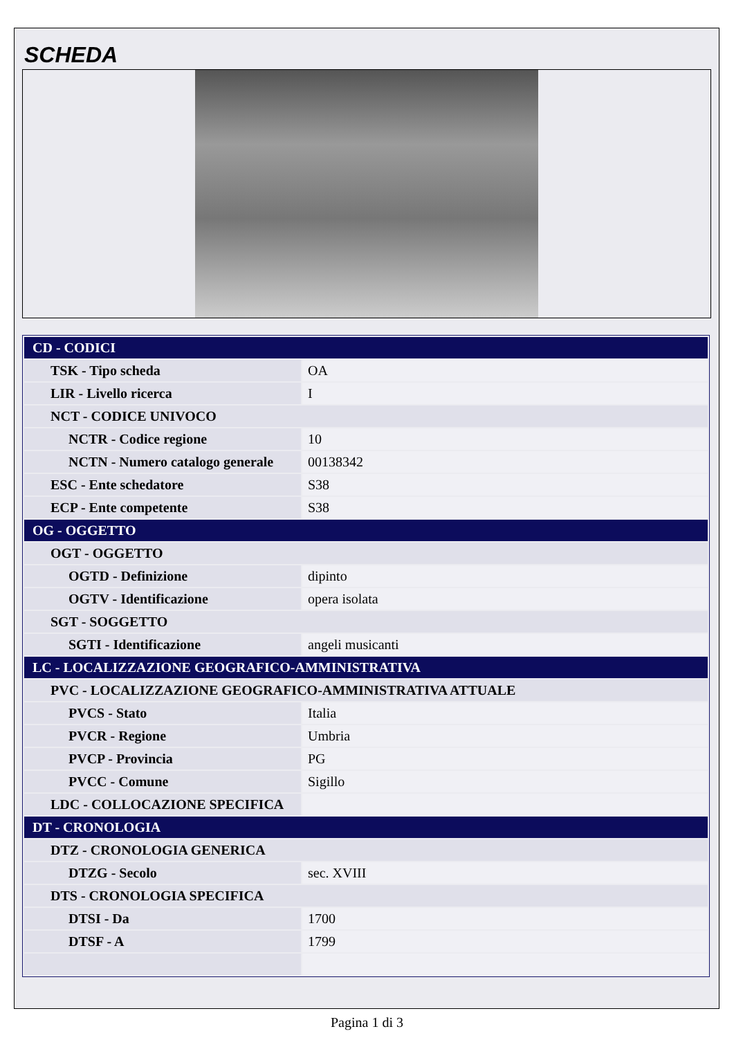SCHEDA
| CD - CODICI | |
| TSK - Tipo scheda | OA |
| LIR - Livello ricerca | I |
| NCT - CODICE UNIVOCO | |
| NCTR - Codice regione | 10 |
| NCTN - Numero catalogo generale | 00138342 |
| ESC - Ente schedatore | S38 |
| ECP - Ente competente | S38 |
| OG - OGGETTO | |
| OGT - OGGETTO | |
| OGTD - Definizione | dipinto |
| OGTV - Identificazione | opera isolata |
| SGT - SOGGETTO | |
| SGTI - Identificazione | angeli musicanti |
| LC - LOCALIZZAZIONE GEOGRAFICO-AMMINISTRATIVA | |
| PVC - LOCALIZZAZIONE GEOGRAFICO-AMMINISTRATIVA ATTUALE | |
| PVCS - Stato | Italia |
| PVCR - Regione | Umbria |
| PVCP - Provincia | PG |
| PVCC - Comune | Sigillo |
| LDC - COLLOCAZIONE SPECIFICA | |
| DT - CRONOLOGIA | |
| DTZ - CRONOLOGIA GENERICA | |
| DTZG - Secolo | sec. XVIII |
| DTS - CRONOLOGIA SPECIFICA | |
| DTSI - Da | 1700 |
| DTSF - A | 1799 |
Pagina 1 di 3